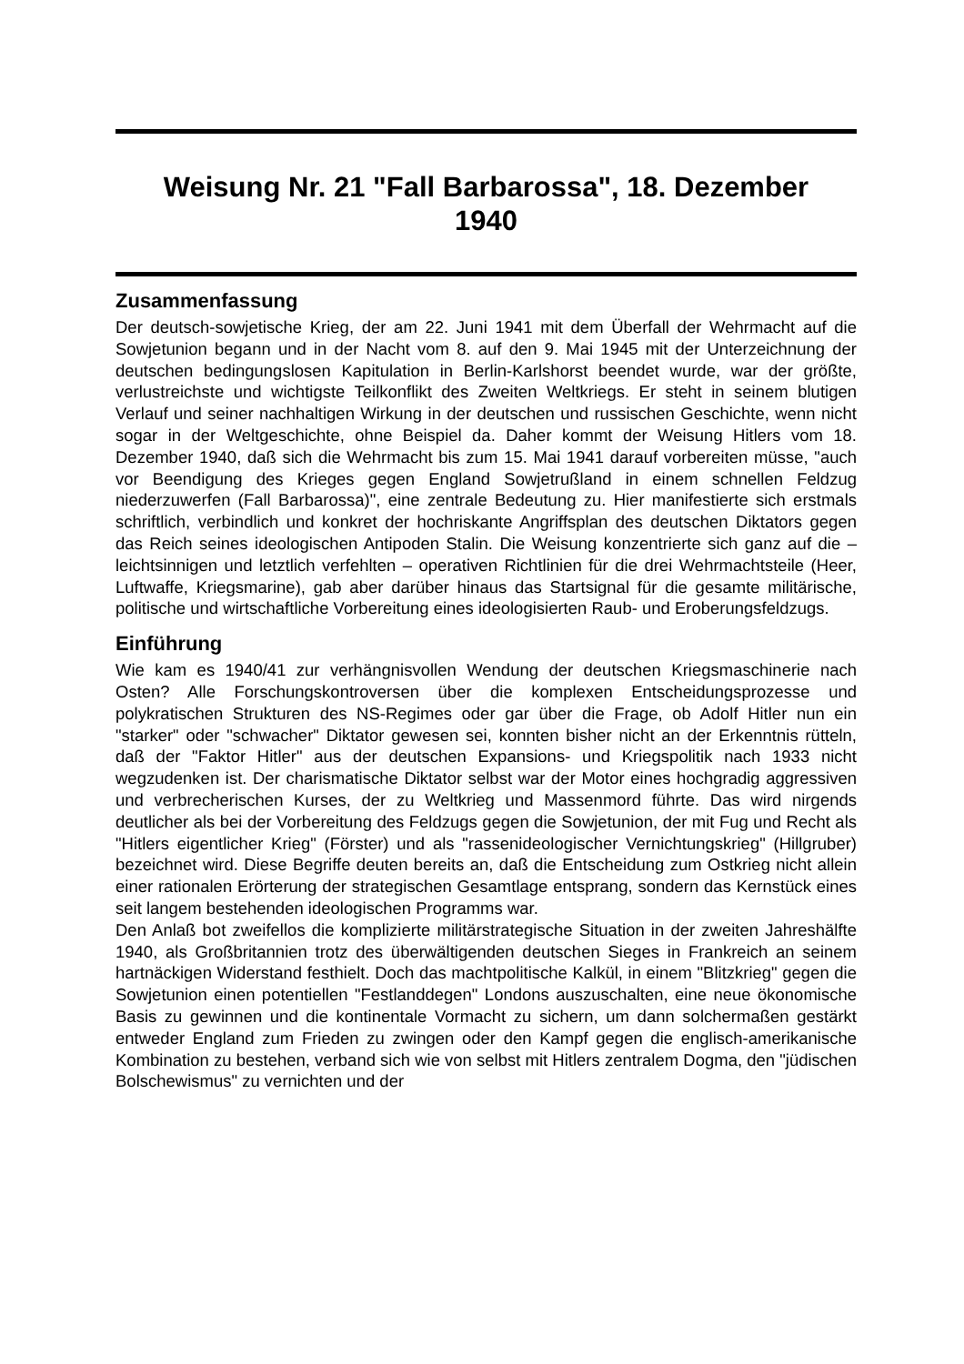Weisung Nr. 21 "Fall Barbarossa", 18. Dezember 1940
Zusammenfassung
Der deutsch-sowjetische Krieg, der am 22. Juni 1941 mit dem Überfall der Wehrmacht auf die Sowjetunion begann und in der Nacht vom 8. auf den 9. Mai 1945 mit der Unterzeichnung der deutschen bedingungslosen Kapitulation in Berlin-Karlshorst beendet wurde, war der größte, verlustreichste und wichtigste Teilkonflikt des Zweiten Weltkriegs. Er steht in seinem blutigen Verlauf und seiner nachhaltigen Wirkung in der deutschen und russischen Geschichte, wenn nicht sogar in der Weltgeschichte, ohne Beispiel da. Daher kommt der Weisung Hitlers vom 18. Dezember 1940, daß sich die Wehrmacht bis zum 15. Mai 1941 darauf vorbereiten müsse, "auch vor Beendigung des Krieges gegen England Sowjetrußland in einem schnellen Feldzug niederzuwerfen (Fall Barbarossa)", eine zentrale Bedeutung zu. Hier manifestierte sich erstmals schriftlich, verbindlich und konkret der hochriskante Angriffsplan des deutschen Diktators gegen das Reich seines ideologischen Antipoden Stalin. Die Weisung konzentrierte sich ganz auf die – leichtsinnigen und letztlich verfehlten – operativen Richtlinien für die drei Wehrmachtsteile (Heer, Luftwaffe, Kriegsmarine), gab aber darüber hinaus das Startsignal für die gesamte militärische, politische und wirtschaftliche Vorbereitung eines ideologisierten Raub- und Eroberungsfeldzugs.
Einführung
Wie kam es 1940/41 zur verhängnisvollen Wendung der deutschen Kriegsmaschinerie nach Osten? Alle Forschungskontroversen über die komplexen Entscheidungsprozesse und polykratischen Strukturen des NS-Regimes oder gar über die Frage, ob Adolf Hitler nun ein "starker" oder "schwacher" Diktator gewesen sei, konnten bisher nicht an der Erkenntnis rütteln, daß der "Faktor Hitler" aus der deutschen Expansions- und Kriegspolitik nach 1933 nicht wegzudenken ist. Der charismatische Diktator selbst war der Motor eines hochgradig aggressiven und verbrecherischen Kurses, der zu Weltkrieg und Massenmord führte. Das wird nirgends deutlicher als bei der Vorbereitung des Feldzugs gegen die Sowjetunion, der mit Fug und Recht als "Hitlers eigentlicher Krieg" (Förster) und als "rassenideologischer Vernichtungskrieg" (Hillgruber) bezeichnet wird. Diese Begriffe deuten bereits an, daß die Entscheidung zum Ostkrieg nicht allein einer rationalen Erörterung der strategischen Gesamtlage entsprang, sondern das Kernstück eines seit langem bestehenden ideologischen Programms war.
Den Anlaß bot zweifellos die komplizierte militärstrategische Situation in der zweiten Jahreshälfte 1940, als Großbritannien trotz des überwältigenden deutschen Sieges in Frankreich an seinem hartnäckigen Widerstand festhielt. Doch das machtpolitische Kalkül, in einem "Blitzkrieg" gegen die Sowjetunion einen potentiellen "Festlanddegen" Londons auszuschalten, eine neue ökonomische Basis zu gewinnen und die kontinentale Vormacht zu sichern, um dann solchermaßen gestärkt entweder England zum Frieden zu zwingen oder den Kampf gegen die englisch-amerikanische Kombination zu bestehen, verband sich wie von selbst mit Hitlers zentralem Dogma, den "jüdischen Bolschewismus" zu vernichten und der